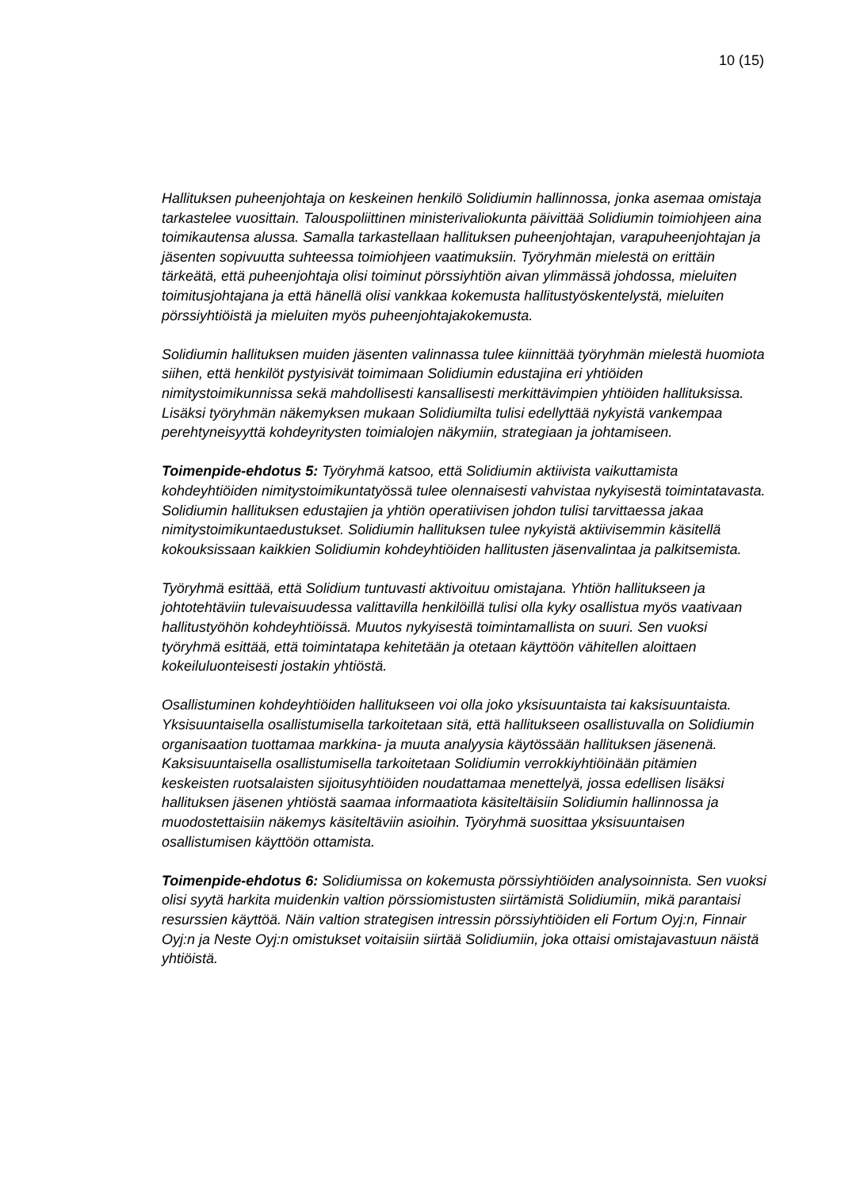10 (15)
Hallituksen puheenjohtaja on keskeinen henkilö Solidiumin hallinnossa, jonka asemaa omistaja tarkastelee vuosittain. Talouspoliittinen ministerivaliokunta päivittää Solidiumin toimiohjeen aina toimikautensa alussa. Samalla tarkastellaan hallituksen puheenjohtajan, varapuheenjohtajan ja jäsenten sopivuutta suhteessa toimiohjeen vaatimuksiin. Työryhmän mielestä on erittäin tärkeätä, että puheenjohtaja olisi toiminut pörssiyhtiön aivan ylimmässä johdossa, mieluiten toimitusjohtajana ja että hänellä olisi vankkaa kokemusta hallitustyöskentelystä, mieluiten pörssiyhtiöistä ja mieluiten myös puheenjohtajakokemusta.
Solidiumin hallituksen muiden jäsenten valinnassa tulee kiinnittää työryhmän mielestä huomiota siihen, että henkilöt pystyisivät toimimaan Solidiumin edustajina eri yhtiöiden nimitystoimikunnissa sekä mahdollisesti kansallisesti merkittävimpien yhtiöiden hallituksissa. Lisäksi työryhmän näkemyksen mukaan Solidiumilta tulisi edellyttää nykyistä vankempaa perehtyneisyyttä kohdeyritysten toimialojen näkymiin, strategiaan ja johtamiseen.
Toimenpide-ehdotus 5: Työryhmä katsoo, että Solidiumin aktiivista vaikuttamista kohdeyhtiöiden nimitystoimikuntatyössä tulee olennaisesti vahvistaa nykyisestä toimintatavasta. Solidiumin hallituksen edustajien ja yhtiön operatiivisen johdon tulisi tarvittaessa jakaa nimitystoimikuntaedustukset. Solidiumin hallituksen tulee nykyistä aktiivisemmin käsitellä kokouksissaan kaikkien Solidiumin kohdeyhtiöiden hallitusten jäsenvalintaa ja palkitsemista.
Työryhmä esittää, että Solidium tuntuvasti aktivoituu omistajana. Yhtiön hallitukseen ja johtotehtäviin tulevaisuudessa valittavilla henkilöillä tulisi olla kyky osallistua myös vaativaan hallitustyöhön kohdeyhtiöissä. Muutos nykyisestä toimintamallista on suuri. Sen vuoksi työryhmä esittää, että toimintatapa kehitetään ja otetaan käyttöön vähitellen aloittaen kokeiluluonteisesti jostakin yhtiöstä.
Osallistuminen kohdeyhtiöiden hallitukseen voi olla joko yksisuuntaista tai kaksisuuntaista. Yksisuuntaisella osallistumisella tarkoitetaan sitä, että hallitukseen osallistuvalla on Solidiumin organisaation tuottamaa markkina- ja muuta analyysia käytössään hallituksen jäsenenä. Kaksisuuntaisella osallistumisella tarkoitetaan Solidiumin verrokkiyhtiöinään pitämien keskeisten ruotsalaisten sijoitusyhtiöiden noudattamaa menettelyä, jossa edellisen lisäksi hallituksen jäsenen yhtiöstä saamaa informaatiota käsiteltäisiin Solidiumin hallinnossa ja muodostettaisiin näkemys käsiteltäviin asioihin. Työryhmä suosittaa yksisuuntaisen osallistumisen käyttöön ottamista.
Toimenpide-ehdotus 6: Solidiumissa on kokemusta pörssiyhtiöiden analysoinnista. Sen vuoksi olisi syytä harkita muidenkin valtion pörssiomistusten siirtämistä Solidiumiin, mikä parantaisi resurssien käyttöä. Näin valtion strategisen intressin pörssiyhtiöiden eli Fortum Oyj:n, Finnair Oyj:n ja Neste Oyj:n omistukset voitaisiin siirtää Solidiumiin, joka ottaisi omistajavastuun näistä yhtiöistä.